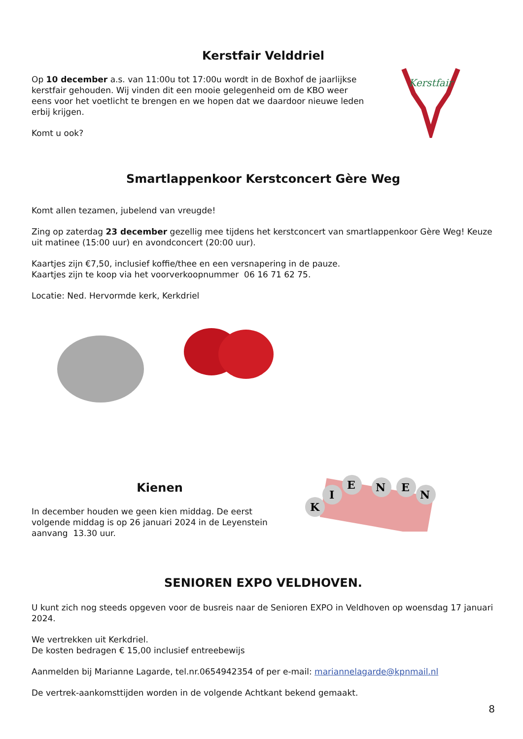Kerstfair Velddriel
Op 10 december a.s. van 11:00u tot 17:00u wordt in de Boxhof de jaarlijkse kerstfair gehouden. Wij vinden dit een mooie gelegenheid om de KBO weer eens voor het voetlicht te brengen en we hopen dat we daardoor nieuwe leden erbij krijgen.
Komt u ook?
Kerstfair
Smartlappenkoor Kerstconcert Gère Weg
Komt allen tezamen, jubelend van vreugde!
Zing op zaterdag 23 december gezellig mee tijdens het kerstconcert van smartlappenkoor Gère Weg! Keuze uit matinee (15:00 uur) en avondconcert (20:00 uur).
Kaartjes zijn €7,50, inclusief koffie/thee en een versnapering in de pauze.
Kaartjes zijn te koop via het voorverkoopnummer 06 16 71 62 75.
Locatie: Ned. Hervormde kerk, Kerkdriel
Kienen
In december houden we geen kien middag. De eerst volgende middag is op 26 januari 2024 in de Leyenstein aanvang 13.30 uur.
K
I
E
N
E
N
SENIOREN EXPO VELDHOVEN.
U kunt zich nog steeds opgeven voor de busreis naar de Senioren EXPO in Veldhoven op woensdag 17 januari 2024.
We vertrekken uit Kerkdriel.
De kosten bedragen € 15,00 inclusief entreebewijs
Aanmelden bij Marianne Lagarde, tel.nr.0654942354 of per e-mail: mariannelagarde@kpnmail.nl
De vertrek-aankomsttijden worden in de volgende Achtkant bekend gemaakt.
8